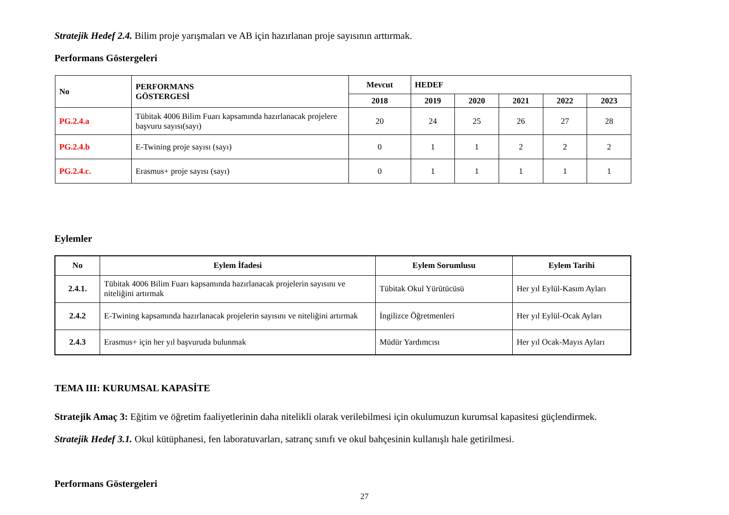Stratejik Hedef 2.4. Bilim proje yarışmaları ve AB için hazırlanan proje sayısının arttırmak.
Performans Göstergeleri
| No | PERFORMANS GÖSTERGESİ | Mevcut | HEDEF | | | | |
| --- | --- | --- | --- | --- | --- | --- | --- |
| | | 2018 | 2019 | 2020 | 2021 | 2022 | 2023 |
| PG.2.4.a | Tübitak 4006 Bilim Fuarı kapsamında hazırlanacak projelere başvuru sayısı(sayı) | 20 | 24 | 25 | 26 | 27 | 28 |
| PG.2.4.b | E-Twining proje sayısı (sayı) | 0 | 1 | 1 | 2 | 2 | 2 |
| PG.2.4.c. | Erasmus+ proje sayısı (sayı) | 0 | 1 | 1 | 1 | 1 | 1 |
Eylemler
| No | Eylem İfadesi | Eylem Sorumlusu | Eylem Tarihi |
| --- | --- | --- | --- |
| 2.4.1. | Tübitak 4006 Bilim Fuarı kapsamında hazırlanacak projelerin sayısını ve niteliğini artırmak | Tübitak Okul Yürütücüsü | Her yıl Eylül-Kasım Ayları |
| 2.4.2 | E-Twining kapsamında hazırlanacak projelerin sayısını ve niteliğini artırmak | İngilizce Öğretmenleri | Her yıl Eylül-Ocak Ayları |
| 2.4.3 | Erasmus+ için her yıl başvuruda bulunmak | Müdür Yardımcısı | Her yıl Ocak-Mayıs Ayları |
TEMA III: KURUMSAL KAPASİTE
Stratejik Amaç 3: Eğitim ve öğretim faaliyetlerinin daha nitelikli olarak verilebilmesi için okulumuzun kurumsal kapasitesi güçlendirmek.
Stratejik Hedef 3.1. Okul kütüphanesi, fen laboratuvarları, satranç sınıfı ve okul bahçesinin kullanışlı hale getirilmesi.
Performans Göstergeleri
27